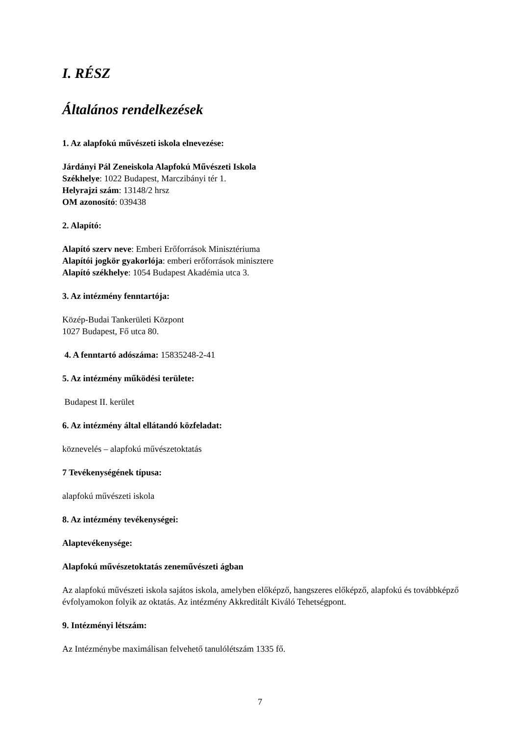I. RÉSZ
Általános rendelkezések
1. Az alapfokú művészeti iskola elnevezése:
Járdányi Pál Zeneiskola Alapfokú Művészeti Iskola
Székhelye: 1022 Budapest, Marczibányi tér 1.
Helyrajzi szám: 13148/2 hrsz
OM azonosító: 039438
2. Alapító:
Alapító szerv neve: Emberi Erőforrások Minisztériuma
Alapítói jogkör gyakorlója: emberi erőforrások minisztere
Alapító székhelye: 1054 Budapest Akadémia utca 3.
3. Az intézmény fenntartója:
Közép-Budai Tankerületi Központ
1027 Budapest, Fő utca 80.
4. A fenntartó adószáma: 15835248-2-41
5. Az intézmény működési területe:
Budapest II. kerület
6. Az intézmény által ellátandó közfeladat:
köznevelés – alapfokú művészetoktatás
7 Tevékenységének típusa:
alapfokú művészeti iskola
8. Az intézmény tevékenységei:
Alaptevékenysége:
Alapfokú művészetoktatás zeneművészeti ágban
Az alapfokú művészeti iskola sajátos iskola, amelyben előképző, hangszeres előképző, alapfokú és továbbképző évfolyamokon folyik az oktatás. Az intézmény Akkreditált Kiváló Tehetségpont.
9. Intézményi létszám:
Az Intézménybe maximálisan felvehető tanulólétszám 1335 fő.
7